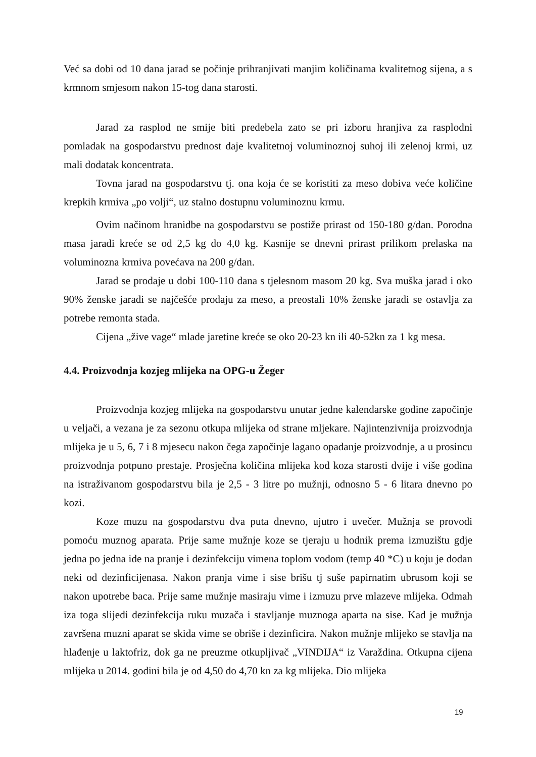Već sa dobi od 10 dana jarad se počinje prihranjivati manjim količinama kvalitetnog sijena, a s krmnom smjesom nakon 15-tog dana starosti.
Jarad za rasplod ne smije biti predebela zato se pri izboru hranjiva za rasplodni pomladak na gospodarstvu prednost daje kvalitetnoj voluminoznoj suhoj ili zelenoj krmi, uz mali dodatak koncentrata.
Tovna jarad na gospodarstvu tj. ona koja će se koristiti za meso dobiva veće količine krepkih krmiva „po volji“, uz stalno dostupnu voluminoznu krmu.
Ovim načinom hranidbe na gospodarstvu se postiže prirast od 150-180 g/dan. Porodna masa jaradi kreće se od 2,5 kg do 4,0 kg. Kasnije se dnevni prirast prilikom prelaska na voluminozna krmiva povećava na 200 g/dan.
Jarad se prodaje u dobi 100-110 dana s tjelesnom masom 20 kg. Sva muška jarad i oko 90% ženske jaradi se najčešće prodaju za meso, a preostali 10% ženske jaradi se ostavlja za potrebe remonta stada.
Cijena „žive vage“ mlade jaretine kreće se oko 20-23 kn ili 40-52kn za 1 kg mesa.
4.4. Proizvodnja kozjeg mlijeka na OPG-u Žeger
Proizvodnja kozjeg mlijeka na gospodarstvu unutar jedne kalendarske godine započinje u veljači, a vezana je za sezonu otkupa mlijeka od strane mljekare. Najintenzivnija proizvodnja mlijeka je u 5, 6, 7 i 8 mjesecu nakon čega započinje lagano opadanje proizvodnje, a u prosincu proizvodnja potpuno prestaje. Prosječna količina mlijeka kod koza starosti dvije i više godina na istraživanom gospodarstvu bila je 2,5 - 3 litre po mužnji, odnosno 5 - 6 litara dnevno po kozi.
Koze muzu na gospodarstvu dva puta dnevno, ujutro i uvečer. Mužnja se provodi pomoću muznog aparata. Prije same mužnje koze se tjeraju u hodnik prema izmuzištu gdje jedna po jedna ide na pranje i dezinfekciju vimena toplom vodom (temp 40 *C) u koju je dodan neki od dezinficijenasa. Nakon pranja vime i sise brišu tj suše papirnatim ubrusom koji se nakon upotrebe baca. Prije same mužnje masiraju vime i izmuzu prve mlazeve mlijeka. Odmah iza toga slijedi dezinfekcija ruku muzača i stavljanje muznoga aparta na sise. Kad je mužnja završena muzni aparat se skida vime se obriše i dezinficira. Nakon mužnje mlijeko se stavlja na hlađenje u laktofriz, dok ga ne preuzme otkupljivač „VINDIJA“ iz Varaždina. Otkupna cijena mlijeka u 2014. godini bila je od 4,50 do 4,70 kn za kg mlijeka. Dio mlijeka
19